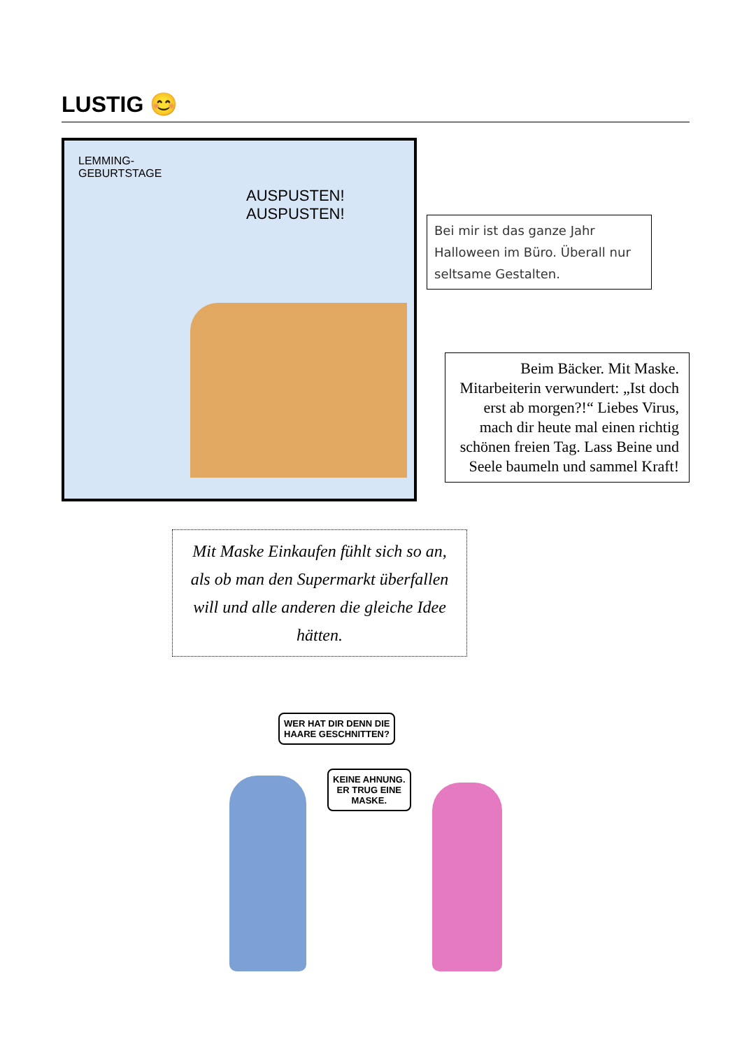LUSTIG 😊
LEMMING-
GEBURTSTAGE
AUSPUSTEN!
AUSPUSTEN!
Bei mir ist das ganze Jahr Halloween im Büro. Überall nur seltsame Gestalten.
Beim Bäcker. Mit Maske. Mitarbeiterin verwundert: „Ist doch erst ab morgen?!“ Liebes Virus, mach dir heute mal einen richtig schönen freien Tag. Lass Beine und Seele baumeln und sammel Kraft!
Mit Maske Einkaufen fühlt sich so an, als ob man den Supermarkt überfallen will und alle anderen die gleiche Idee hätten.
WER HAT DIR DENN DIE
HAARE GESCHNITTEN?
KEINE AHNUNG.
ER TRUG EINE
MASKE.